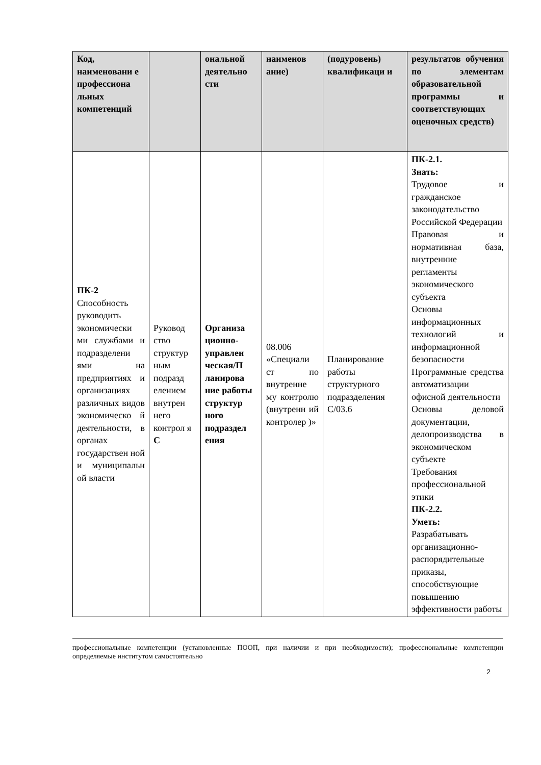| Код, наименовани е профессиона льных компетенций | | ональной деятельно сти | наименов ание) | (подуровень) квалификаци и | результатов обучения по элементам образовательной программы и соответствующих оценочных средств) |
| --- | --- | --- | --- | --- | --- |
| ПК-2 Способность руководить экономически ми службами и подразделени ями на предприятиях и организациях различных видов экономическо й деятельности, в органах государствен ной и муниципальн ой власти | Руковод ство структур ным подразд елением внутрен него контрол я С | Организа ционно-управлен ческая/П ланирова ние работы структур ного подраздел ения | 08.006 «Специали ст по внутренне му контролю (внутренн ий контролер )» | Планирование работы структурного подразделения С/03.6 | ПК-2.1. Знать: Трудовое и гражданское законодательство Российской Федерации Правовая и нормативная база, внутренние регламенты экономического субъекта Основы информационных технологий и информационной безопасности Программные средства автоматизации офисной деятельности Основы деловой документации, делопроизводства в экономическом субъекте Требования профессиональной этики ПК-2.2. Уметь: Разрабатывать организационно-распорядительные приказы, способствующие повышению эффективности работы |
профессиональные компетенции (установленные ПООП, при наличии и при необходимости); профессиональные компетенции определяемые институтом самостоятельно
2